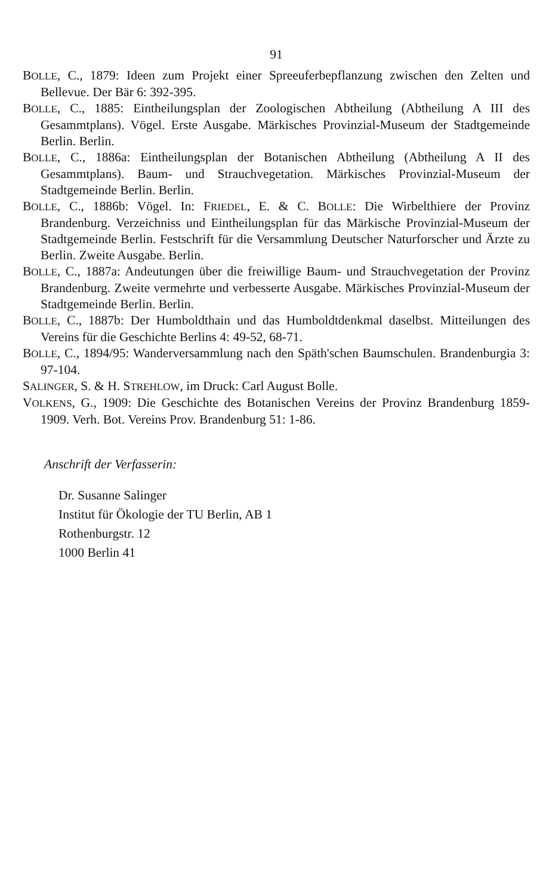91
BOLLE, C., 1879: Ideen zum Projekt einer Spreeuferbepflanzung zwischen den Zelten und Bellevue. Der Bär 6: 392-395.
BOLLE, C., 1885: Eintheilungsplan der Zoologischen Abtheilung (Abtheilung A III des Gesammtplans). Vögel. Erste Ausgabe. Märkisches Provinzial-Museum der Stadtgemeinde Berlin. Berlin.
BOLLE, C., 1886a: Eintheilungsplan der Botanischen Abtheilung (Abtheilung A II des Gesammtplans). Baum- und Strauchvegetation. Märkisches Provinzial-Museum der Stadtgemeinde Berlin. Berlin.
BOLLE, C., 1886b: Vögel. In: FRIEDEL, E. & C. BOLLE: Die Wirbelthiere der Provinz Brandenburg. Verzeichniss und Eintheilungsplan für das Märkische Provinzial-Museum der Stadtgemeinde Berlin. Festschrift für die Versammlung Deutscher Naturforscher und Ärzte zu Berlin. Zweite Ausgabe. Berlin.
BOLLE, C., 1887a: Andeutungen über die freiwillige Baum- und Strauchvegetation der Provinz Brandenburg. Zweite vermehrte und verbesserte Ausgabe. Märkisches Provinzial-Museum der Stadtgemeinde Berlin. Berlin.
BOLLE, C., 1887b: Der Humboldthain und das Humboldtdenkmal daselbst. Mitteilungen des Vereins für die Geschichte Berlins 4: 49-52, 68-71.
BOLLE, C., 1894/95: Wanderversammlung nach den Späth'schen Baumschulen. Brandenburgia 3: 97-104.
SALINGER, S. & H. STREHLOW, im Druck: Carl August Bolle.
VOLKENS, G., 1909: Die Geschichte des Botanischen Vereins der Provinz Brandenburg 1859-1909. Verh. Bot. Vereins Prov. Brandenburg 51: 1-86.
Anschrift der Verfasserin:
Dr. Susanne Salinger
Institut für Ökologie der TU Berlin, AB 1
Rothenburgstr. 12
1000 Berlin 41